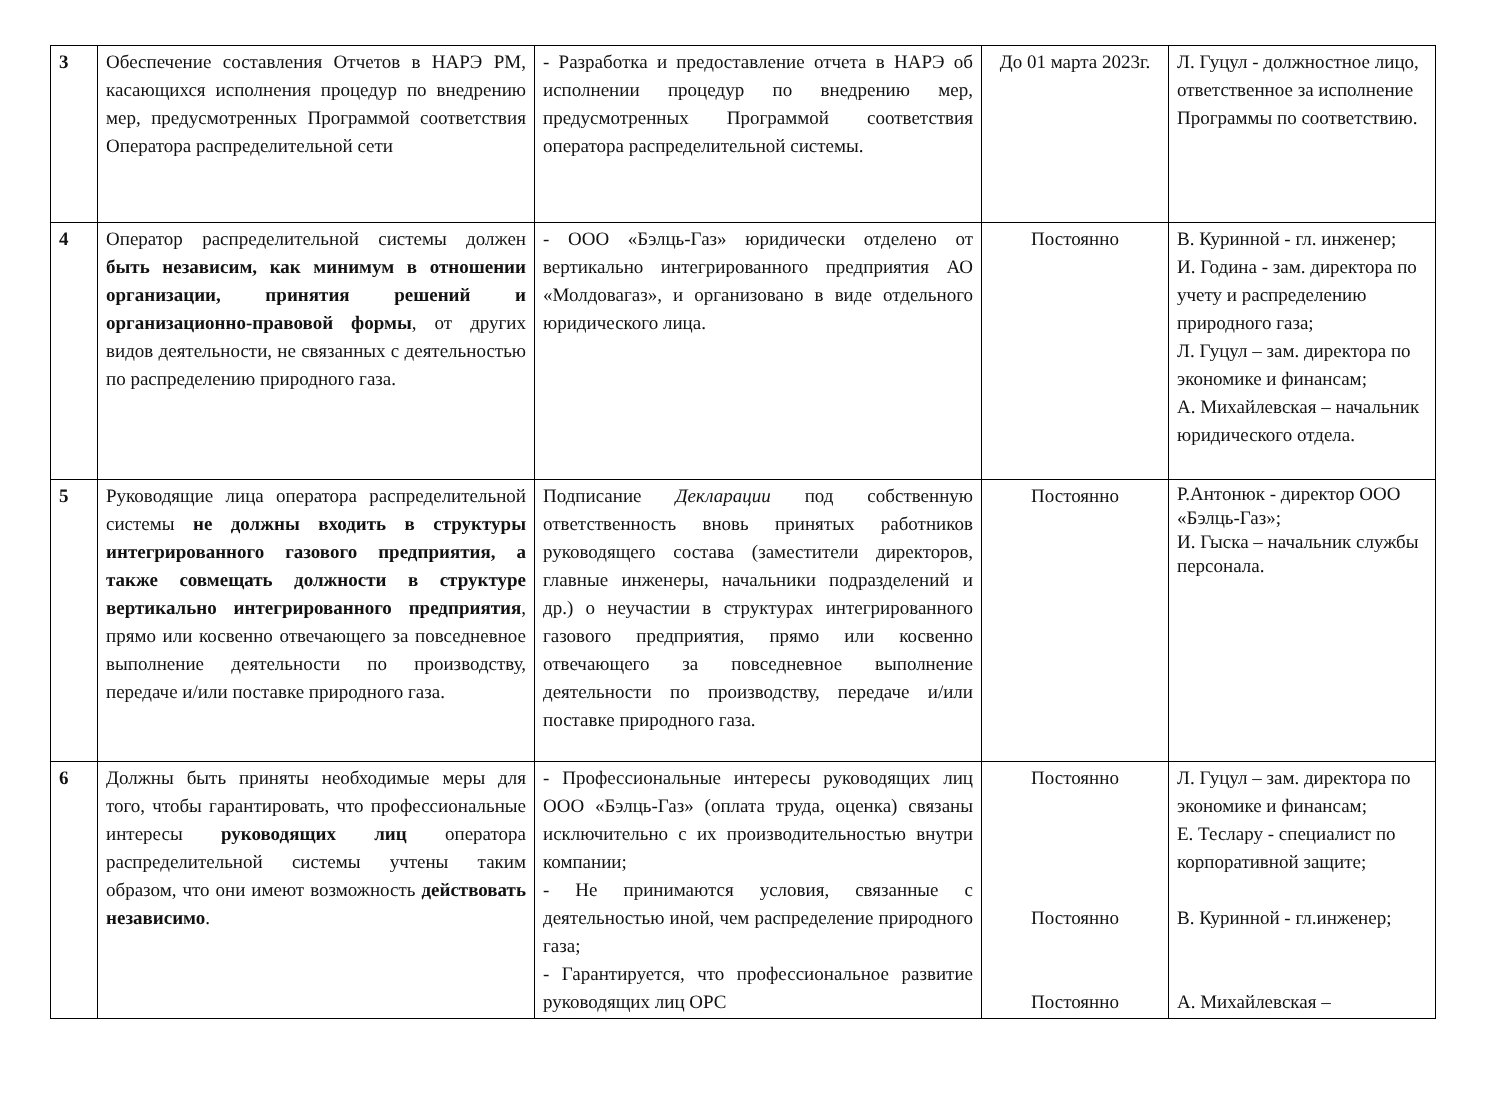| 3 | Обеспечение составления Отчетов в НАРЭ РМ, касающихся исполнения процедур по внедрению мер, предусмотренных Программой соответствия Оператора распределительной сети | - Разработка и предоставление отчета в НАРЭ об исполнении процедур по внедрению мер, предусмотренных Программой соответствия оператора распределительной системы. | До 01 марта 2023г. | Л. Гуцул - должностное лицо, ответственное за исполнение Программы по соответствию. |
| 4 | Оператор распределительной системы должен быть независим, как минимум в отношении организации, принятия решений и организационно-правовой формы , от других видов деятельности, не связанных с деятельностью по распределению природного газа. | - ООО «Бэлць-Газ» юридически отделено от вертикально интегрированного предприятия АО «Молдовагаз», и организовано в виде отдельного юридического лица. | Постоянно | В. Куринной - гл. инженер; И. Година - зам. директора по учету и распределению природного газа; Л. Гуцул – зам. директора по экономике и финансам; А. Михайлевская – начальник юридического отдела. |
| 5 | Руководящие лица оператора распределительной системы не должны входить в структуры интегрированного газового предприятия, а также совмещать должности в структуре вертикально интегрированного предприятия , прямо или косвенно отвечающего за повседневное выполнение деятельности по производству, передаче и/или поставке природного газа. | Подписание Декларации под собственную ответственность вновь принятых работников руководящего состава (заместители директоров, главные инженеры, начальники подразделений и др.) о неучастии в структурах интегрированного газового предприятия, прямо или косвенно отвечающего за повседневное выполнение деятельности по производству, передаче и/или поставке природного газа. | Постоянно | Р.Антонюк - директор ООО «Бэлць-Газ»; И. Гыска – начальник службы персонала. |
| 6 | Должны быть приняты необходимые меры для того, чтобы гарантировать, что профессиональные интересы руководящих лиц оператора распределительной системы учтены таким образом, что они имеют возможность действовать независимо . | - Профессиональные интересы руководящих лиц ООО «Бэлць-Газ» (оплата труда, оценка) связаны исключительно с их производительностью внутри компании; - Не принимаются условия, связанные с деятельностью иной, чем распределение природного газа; - Гарантируется, что профессиональное развитие руководящих лиц ОРС | Постоянно Постоянно Постоянно | Л. Гуцул – зам. директора по экономике и финансам; Е. Теслару - специалист по корпоративной защите; В. Куринной - гл.инженер; А. Михайлевская – |